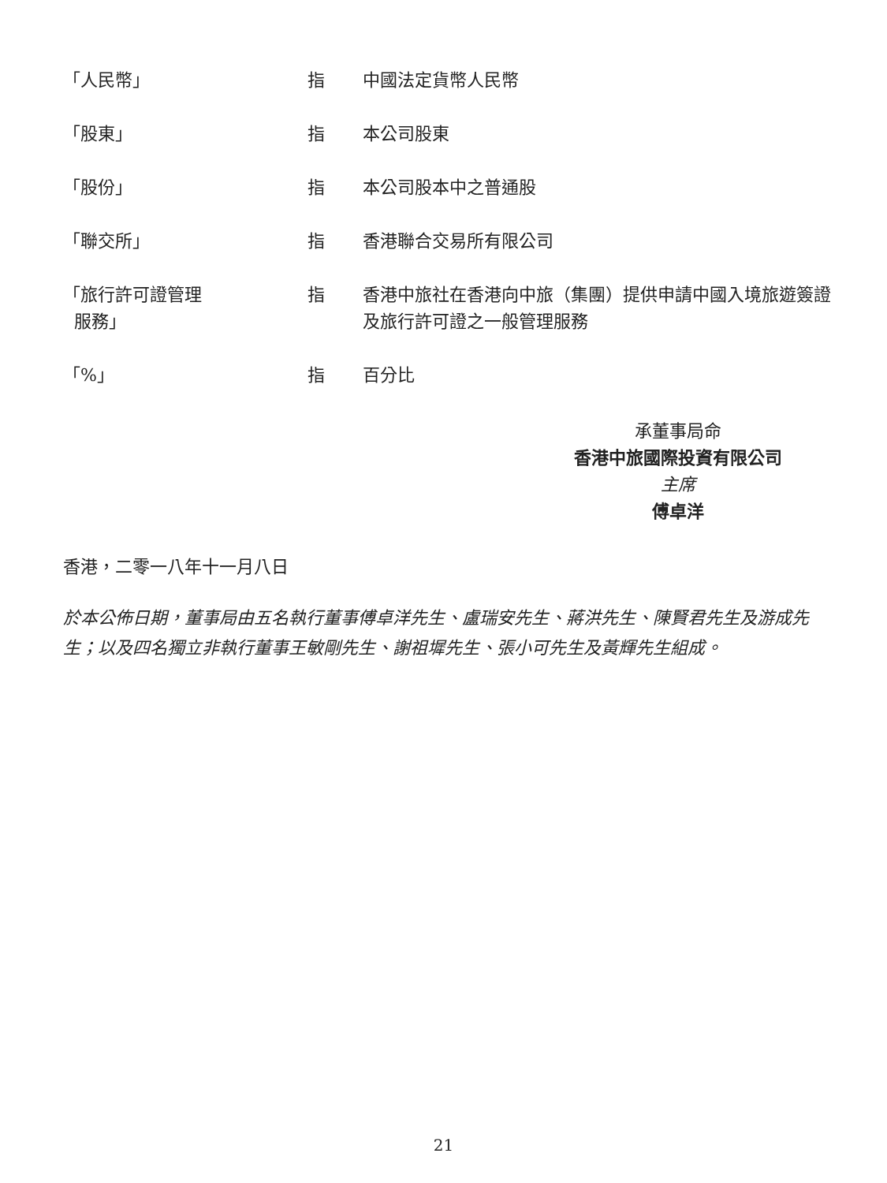「人民幣」 指 中國法定貨幣人民幣
「股東」 指 本公司股東
「股份」 指 本公司股本中之普通股
「聯交所」 指 香港聯合交易所有限公司
「旅行許可證管理
服務」
指 香港中旅社在香港向中旅（集團）提供申請中國入境旅遊簽證及旅行許可證之一般管理服務
「%」 指 百分比
承董事局命
香港中旅國際投資有限公司
主席
傅卓洋
香港，二零一八年十一月八日
於本公佈日期，董事局由五名執行董事傅卓洋先生、盧瑞安先生、蔣洪先生、陳賢君先生及游成先生；以及四名獨立非執行董事王敏剛先生、謝祖墀先生、張小可先生及黃輝先生組成。
21